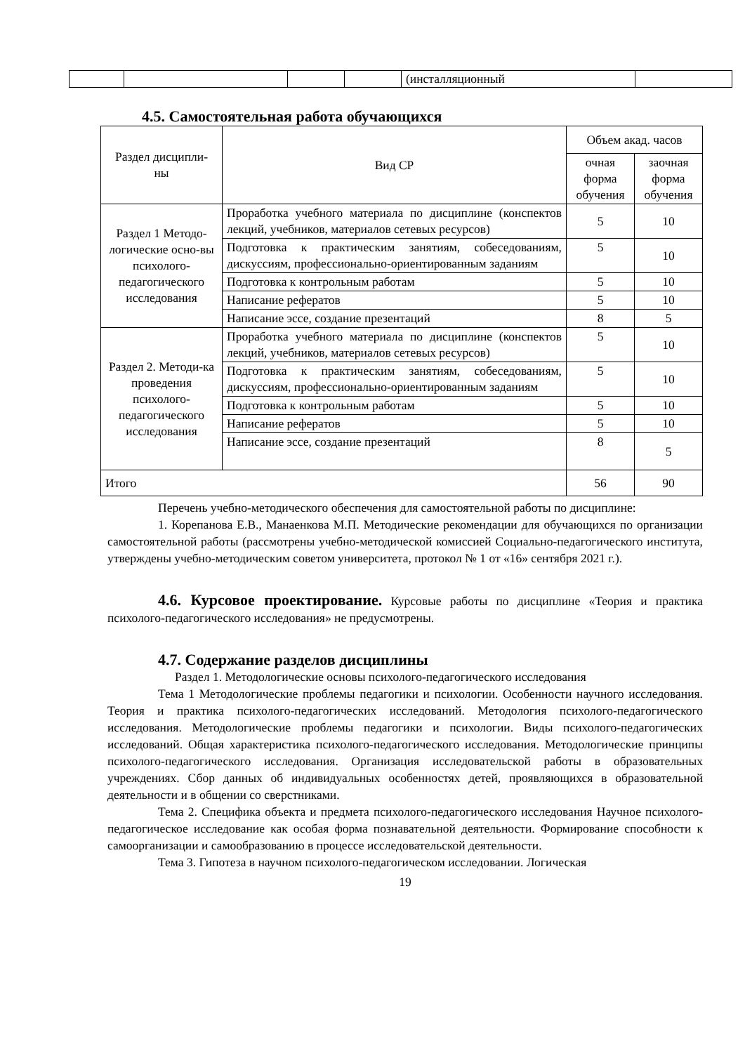| | | | | (инсталляционный | |
4.5. Самостоятельная работа обучающихся
| Раздел дисципли- ны | Вид СР | Объем акад. часов | |
| --- | --- | --- | --- |
| | | очная форма обучения | заочная форма обучения |
| Раздел 1 Методо-логические осно-вы психолого-педагогического исследования | Проработка учебного материала по дисциплине (конспектов лекций, учебников, материалов сетевых ресурсов) | 5 | 10 |
| | Подготовка к практическим занятиям, собеседованиям, дискуссиям, профессионально-ориентированным заданиям | 5 | 10 |
| | Подготовка к контрольным работам | 5 | 10 |
| | Написание рефератов | 5 | 10 |
| | Написание эссе, создание презентаций | 8 | 5 |
| Раздел 2. Методи-ка проведения психолого-педагогического исследования | Проработка учебного материала по дисциплине (конспектов лекций, учебников, материалов сетевых ресурсов) | 5 | 10 |
| | Подготовка к практическим занятиям, собеседованиям, дискуссиям, профессионально-ориентированным заданиям | 5 | 10 |
| | Подготовка к контрольным работам | 5 | 10 |
| | Написание рефератов | 5 | 10 |
| | Написание эссе, создание презентаций | 8 | 5 |
| Итого | | 56 | 90 |
Перечень учебно-методического обеспечения для самостоятельной работы по дисциплине:
1. Корепанова Е.В., Манаенкова М.П. Методические рекомендации для обучающихся по организации самостоятельной работы (рассмотрены учебно-методической комиссией Социально-педагогического института, утверждены учебно-методическим советом университета, протокол № 1 от «16» сентября 2021 г.).
4.6. Курсовое проектирование. Курсовые работы по дисциплине «Теория и практика психолого-педагогического исследования» не предусмотрены.
4.7. Содержание разделов дисциплины
Раздел 1. Методологические основы психолого-педагогического исследования
Тема 1 Методологические проблемы педагогики и психологии. Особенности научного исследования. Теория и практика психолого-педагогических исследований. Методология психолого-педагогического исследования. Методологические проблемы педагогики и психологии. Виды психолого-педагогических исследований. Общая характеристика психолого-педагогического исследования. Методологические принципы психолого-педагогического исследования. Организация исследовательской работы в образовательных учреждениях. Сбор данных об индивидуальных особенностях детей, проявляющихся в образовательной деятельности и в общении со сверстниками.
Тема 2. Специфика объекта и предмета психолого-педагогического исследования Научное психолого-педагогическое исследование как особая форма познавательной деятельности. Формирование способности к самоорганизации и самообразованию в процессе исследовательской деятельности.
Тема 3. Гипотеза в научном психолого-педагогическом исследовании. Логическая
19